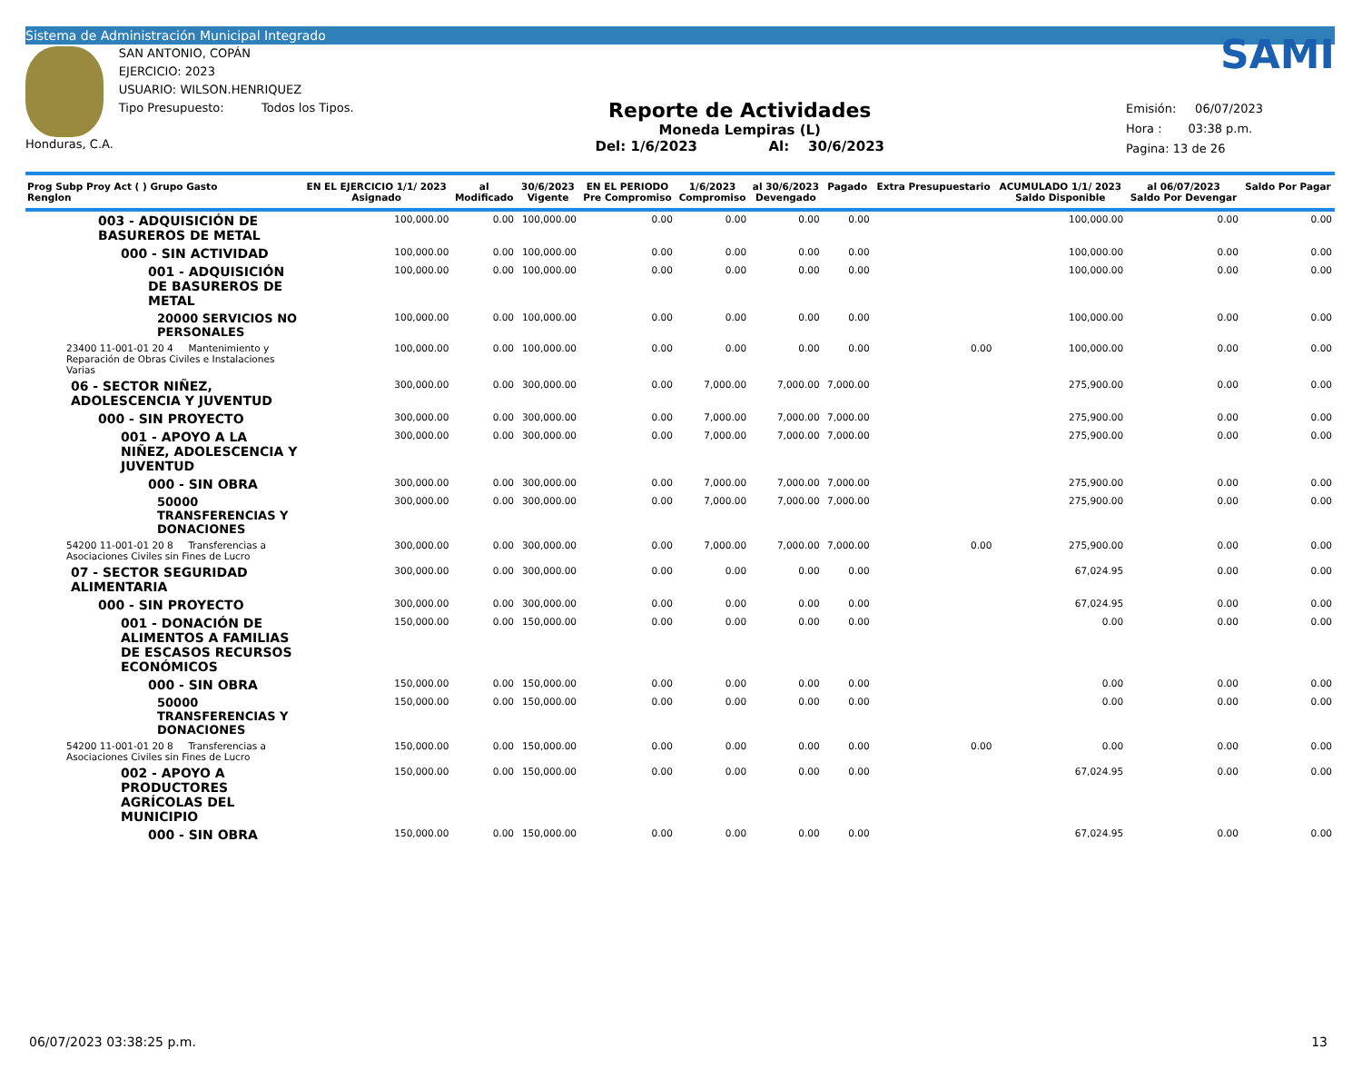Sistema de Administración Municipal Integrado
Honduras, C.A.
SAN ANTONIO, COPÁN
EJERCICIO: 2023
USUARIO: WILSON.HENRIQUEZ
Tipo Presupuesto: Todos los Tipos.
Reporte de Actividades
Moneda Lempiras (L)
Del: 1/6/2023 Al: 30/6/2023
SAMI
Emisión: 06/07/2023
Hora : 03:38 p.m.
Pagina: 13 de 26
| Prog Subp Proy Act ( ) Grupo Gasto Renglon | EN EL EJERCICIO 1/1/ 2023 Asignado | al Modificado | 30/6/2023 Vigente | EN EL PERIODO Pre Compromiso | 1/6/2023 Compromiso | al 30/6/2023 Devengado | Pagado | Extra Presupuestario | ACUMULADO 1/1/ 2023 Saldo Disponible | al 06/07/2023 Saldo Por Devengar | Saldo Por Pagar |
| --- | --- | --- | --- | --- | --- | --- | --- | --- | --- | --- | --- |
| 003 - ADQUISICIÓN DE BASUREROS DE METAL | 100,000.00 | 0.00 | 100,000.00 | 0.00 | 0.00 | 0.00 | 0.00 | | 100,000.00 | 0.00 | 0.00 |
| 000 - SIN ACTIVIDAD | 100,000.00 | 0.00 | 100,000.00 | 0.00 | 0.00 | 0.00 | 0.00 | | 100,000.00 | 0.00 | 0.00 |
| 001 - ADQUISICIÓN DE BASUREROS DE METAL | 100,000.00 | 0.00 | 100,000.00 | 0.00 | 0.00 | 0.00 | 0.00 | | 100,000.00 | 0.00 | 0.00 |
| 20000 SERVICIOS NO PERSONALES | 100,000.00 | 0.00 | 100,000.00 | 0.00 | 0.00 | 0.00 | 0.00 | | 100,000.00 | 0.00 | 0.00 |
| 23400 11-001-01 20 4 Mantenimiento y Reparación de Obras Civiles e Instalaciones Varias | 100,000.00 | 0.00 | 100,000.00 | 0.00 | 0.00 | 0.00 | 0.00 | 0.00 | 100,000.00 | 0.00 | 0.00 |
| 06 - SECTOR NIÑEZ, ADOLESCENCIA Y JUVENTUD | 300,000.00 | 0.00 | 300,000.00 | 0.00 | 7,000.00 | 7,000.00 | 7,000.00 | | 275,900.00 | 0.00 | 0.00 |
| 000 - SIN PROYECTO | 300,000.00 | 0.00 | 300,000.00 | 0.00 | 7,000.00 | 7,000.00 | 7,000.00 | | 275,900.00 | 0.00 | 0.00 |
| 001 - APOYO A LA NIÑEZ, ADOLESCENCIA Y JUVENTUD | 300,000.00 | 0.00 | 300,000.00 | 0.00 | 7,000.00 | 7,000.00 | 7,000.00 | | 275,900.00 | 0.00 | 0.00 |
| 000 - SIN OBRA | 300,000.00 | 0.00 | 300,000.00 | 0.00 | 7,000.00 | 7,000.00 | 7,000.00 | | 275,900.00 | 0.00 | 0.00 |
| 50000 TRANSFERENCIAS Y DONACIONES | 300,000.00 | 0.00 | 300,000.00 | 0.00 | 7,000.00 | 7,000.00 | 7,000.00 | | 275,900.00 | 0.00 | 0.00 |
| 54200 11-001-01 20 8 Transferencias a Asociaciones Civiles sin Fines de Lucro | 300,000.00 | 0.00 | 300,000.00 | 0.00 | 7,000.00 | 7,000.00 | 7,000.00 | 0.00 | 275,900.00 | 0.00 | 0.00 |
| 07 - SECTOR SEGURIDAD ALIMENTARIA | 300,000.00 | 0.00 | 300,000.00 | 0.00 | 0.00 | 0.00 | 0.00 | | 67,024.95 | 0.00 | 0.00 |
| 000 - SIN PROYECTO | 300,000.00 | 0.00 | 300,000.00 | 0.00 | 0.00 | 0.00 | 0.00 | | 67,024.95 | 0.00 | 0.00 |
| 001 - DONACIÓN DE ALIMENTOS A FAMILIAS DE ESCASOS RECURSOS ECONÓMICOS | 150,000.00 | 0.00 | 150,000.00 | 0.00 | 0.00 | 0.00 | 0.00 | | 0.00 | 0.00 | 0.00 |
| 000 - SIN OBRA | 150,000.00 | 0.00 | 150,000.00 | 0.00 | 0.00 | 0.00 | 0.00 | | 0.00 | 0.00 | 0.00 |
| 50000 TRANSFERENCIAS Y DONACIONES | 150,000.00 | 0.00 | 150,000.00 | 0.00 | 0.00 | 0.00 | 0.00 | | 0.00 | 0.00 | 0.00 |
| 54200 11-001-01 20 8 Transferencias a Asociaciones Civiles sin Fines de Lucro | 150,000.00 | 0.00 | 150,000.00 | 0.00 | 0.00 | 0.00 | 0.00 | 0.00 | 0.00 | 0.00 | 0.00 |
| 002 - APOYO A PRODUCTORES AGRÍCOLAS DEL MUNICIPIO | 150,000.00 | 0.00 | 150,000.00 | 0.00 | 0.00 | 0.00 | 0.00 | | 67,024.95 | 0.00 | 0.00 |
| 000 - SIN OBRA | 150,000.00 | 0.00 | 150,000.00 | 0.00 | 0.00 | 0.00 | 0.00 | | 67,024.95 | 0.00 | 0.00 |
06/07/2023 03:38:25 p.m. 13